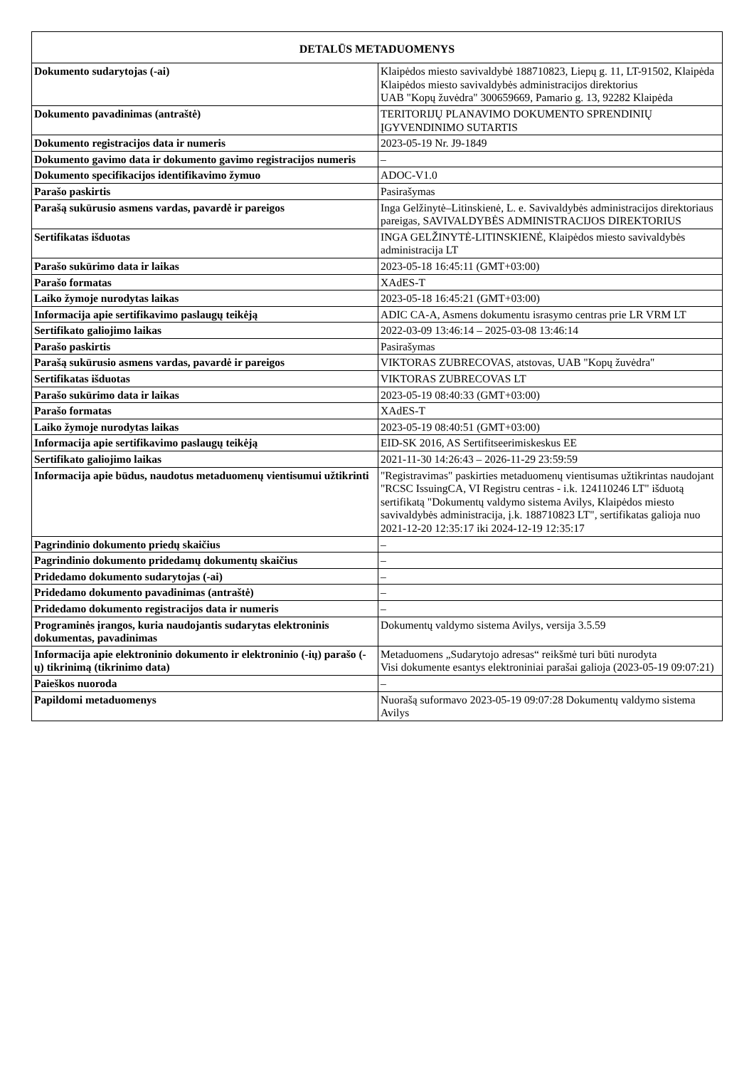| DETALŪS METADUOMENYS | |
| --- | --- |
| Dokumento sudarytojas (-ai) | Klaipėdos miesto savivaldybė 188710823, Liepų g. 11, LT-91502, Klaipėda Klaipėdos miesto savivaldybės administracijos direktorius UAB "Kopų žuvėdra" 300659669, Pamario g. 13, 92282 Klaipėda |
| Dokumento pavadinimas (antraštė) | TERITORIJŲ PLANAVIMO DOKUMENTO SPRENDINIŲ ĮGYVENDINIMO SUTARTIS |
| Dokumento registracijos data ir numeris | 2023-05-19 Nr. J9-1849 |
| Dokumento gavimo data ir dokumento gavimo registracijos numeris | – |
| Dokumento specifikacijos identifikavimo žymuo | ADOC-V1.0 |
| Parašo paskirtis | Pasirašymas |
| Parašą sukūrusio asmens vardas, pavardė ir pareigos | Inga Gelžinytė–Litinskienė, L. e. Savivaldybės administracijos direktoriaus pareigas, SAVIVALDYBĖS ADMINISTRACIJOS DIREKTORIUS |
| Sertifikatas išduotas | INGA GELŽINYTĖ-LITINSKIENĖ, Klaipėdos miesto savivaldybės administracija LT |
| Parašo sukūrimo data ir laikas | 2023-05-18 16:45:11 (GMT+03:00) |
| Parašo formatas | XAdES-T |
| Laiko žymoje nurodytas laikas | 2023-05-18 16:45:21 (GMT+03:00) |
| Informacija apie sertifikavimo paslaugų teikėją | ADIC CA-A, Asmens dokumentu israsymo centras prie LR VRM LT |
| Sertifikato galiojimo laikas | 2022-03-09 13:46:14 – 2025-03-08 13:46:14 |
| Parašo paskirtis | Pasirašymas |
| Parašą sukūrusio asmens vardas, pavardė ir pareigos | VIKTORAS ZUBRECOVAS, atstovas, UAB "Kopų žuvėdra" |
| Sertifikatas išduotas | VIKTORAS ZUBRECOVAS LT |
| Parašo sukūrimo data ir laikas | 2023-05-19 08:40:33 (GMT+03:00) |
| Parašo formatas | XAdES-T |
| Laiko žymoje nurodytas laikas | 2023-05-19 08:40:51 (GMT+03:00) |
| Informacija apie sertifikavimo paslaugų teikėją | EID-SK 2016, AS Sertifitseerimiskeskus EE |
| Sertifikato galiojimo laikas | 2021-11-30 14:26:43 – 2026-11-29 23:59:59 |
| Informacija apie būdus, naudotus metaduomenų vientisumui užtikrinti | "Registravimas" paskirties metaduomenų vientisumas užtikrintas naudojant "RCSC IssuingCA, VI Registru centras - i.k. 124110246 LT" išduotą sertifikatą "Dokumentų valdymo sistema Avilys, Klaipėdos miesto savivaldybės administracija, į.k. 188710823 LT", sertifikatas galioja nuo 2021-12-20 12:35:17 iki 2024-12-19 12:35:17 |
| Pagrindinio dokumento priedų skaičius | – |
| Pagrindinio dokumento pridedamų dokumentų skaičius | – |
| Pridedamo dokumento sudarytojas (-ai) | – |
| Pridedamo dokumento pavadinimas (antraštė) | – |
| Pridedamo dokumento registracijos data ir numeris | – |
| Programinės įrangos, kuria naudojantis sudarytas elektroninis dokumentas, pavadinimas | Dokumentų valdymo sistema Avilys, versija 3.5.59 |
| Informacija apie elektroninio dokumento ir elektroninio (-ių) parašo (-ų) tikrinimą (tikrinimo data) | Metaduomens „Sudarytojo adresas“ reikšmė turi būti nurodyta Visi dokumente esantys elektroniniai parašai galioja (2023-05-19 09:07:21) |
| Paieškos nuoroda | – |
| Papildomi metaduomenys | Nuorašą suformavo 2023-05-19 09:07:28 Dokumentų valdymo sistema Avilys |